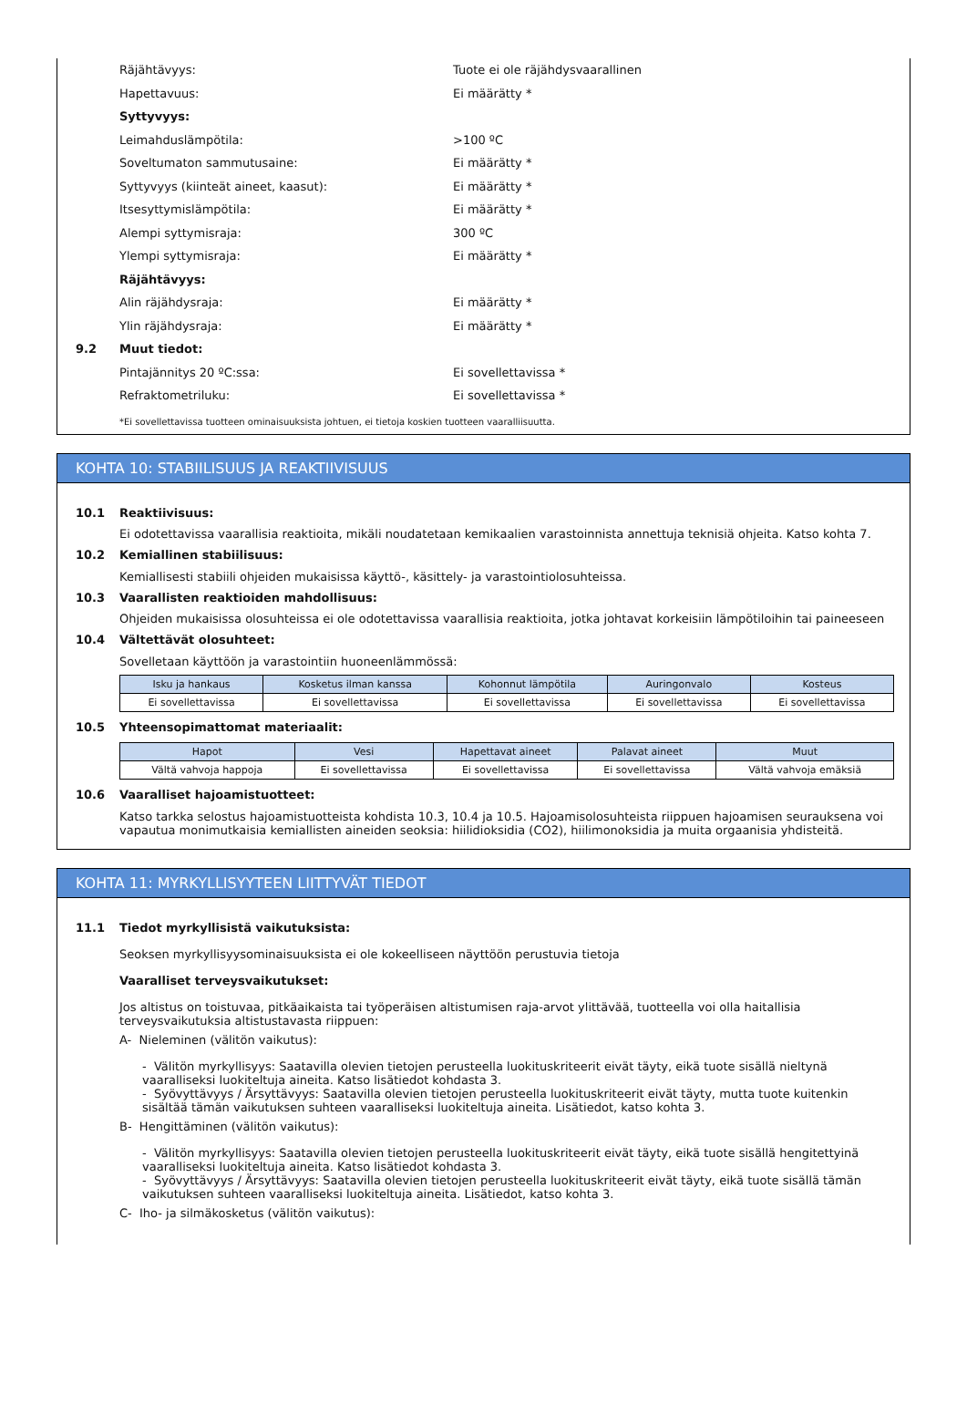Räjähtävyys: Tuote ei ole räjähdysvaarallinen
Hapettavuus: Ei määrätty *
Syttyvyys:
Leimahduslämpötila: >100 ºC
Soveltumaton sammutusaine: Ei määrätty *
Syttyvyys (kiinteät aineet, kaasut): Ei määrätty *
Itsesyttymislämpötila: Ei määrätty *
Alempi syttymisraja: 300 ºC
Ylempi syttymisraja: Ei määrätty *
Räjähtävyys:
Alin räjähdysraja: Ei määrätty *
Ylin räjähdysraja: Ei määrätty *
9.2 Muut tiedot:
Pintajännitys 20 ºC:ssa: Ei sovellettavissa *
Refraktometriluku: Ei sovellettavissa *
*Ei sovellettavissa tuotteen ominaisuuksista johtuen, ei tietoja koskien tuotteen vaaralliisuutta.
KOHTA 10: STABIILISUUS JA REAKTIIVISUUS
10.1 Reaktiivisuus:
Ei odotettavissa vaarallisia reaktioita, mikäli noudatetaan kemikaalien varastoinnista annettuja teknisiä ohjeita. Katso kohta 7.
10.2 Kemiallinen stabiilisuus:
Kemiallisesti stabiili ohjeiden mukaisissa käyttö-, käsittely- ja varastointiolosuhteissa.
10.3 Vaarallisten reaktioiden mahdollisuus:
Ohjeiden mukaisissa olosuhteissa ei ole odotettavissa vaarallisia reaktioita, jotka johtavat korkeisiin lämpötiloihin tai paineeseen
10.4 Vältettävät olosuhteet:
Sovelletaan käyttöön ja varastointiin huoneenlämmössä:
| Isku ja hankaus | Kosketus ilman kanssa | Kohonnut lämpötila | Auringonvalo | Kosteus |
| --- | --- | --- | --- | --- |
| Ei sovellettavissa | Ei sovellettavissa | Ei sovellettavissa | Ei sovellettavissa | Ei sovellettavissa |
10.5 Yhteensopimattomat materiaalit:
| Hapot | Vesi | Hapettavat aineet | Palavat aineet | Muut |
| --- | --- | --- | --- | --- |
| Vältä vahvoja happoja | Ei sovellettavissa | Ei sovellettavissa | Ei sovellettavissa | Vältä vahvoja emäksiä |
10.6 Vaaralliset hajoamistuotteet:
Katso tarkka selostus hajoamistuotteista kohdista 10.3, 10.4 ja 10.5. Hajoamisolosuhteista riippuen hajoamisen seurauksena voi vapautua monimutkaisia kemiallisten aineiden seoksia: hiilidioksidia (CO2), hiilimonoksidia ja muita orgaanisia yhdisteitä.
KOHTA 11: MYRKYLLISYYTEEN LIITTYVÄT TIEDOT
11.1 Tiedot myrkyllisistä vaikutuksista:
Seoksen myrkyllisyysominaisuuksista ei ole kokeelliseen näyttöön perustuvia tietoja
Vaaralliset terveysvaikutukset:
Jos altistus on toistuvaa, pitkäaikaista tai työperäisen altistumisen raja-arvot ylittävää, tuotteella voi olla haitallisia terveysvaikutuksia altistustavasta riippuen:
A- Nieleminen (välitön vaikutus):
- Välitön myrkyllisyys: Saatavilla olevien tietojen perusteella luokituskriteerit eivät täyty, eikä tuote sisällä nieltynä vaaralliseksi luokiteltuja aineita. Katso lisätiedot kohdasta 3.
- Syövyttävyys / Ärsyttävyys: Saatavilla olevien tietojen perusteella luokituskriteerit eivät täyty, mutta tuote kuitenkin sisältää tämän vaikutuksen suhteen vaaralliseksi luokiteltuja aineita. Lisätiedot, katso kohta 3.
B- Hengittäminen (välitön vaikutus):
- Välitön myrkyllisyys: Saatavilla olevien tietojen perusteella luokituskriteerit eivät täyty, eikä tuote sisällä hengitettyinä vaaralliseksi luokiteltuja aineita. Katso lisätiedot kohdasta 3.
- Syövyttävyys / Ärsyttävyys: Saatavilla olevien tietojen perusteella luokituskriteerit eivät täyty, eikä tuote sisällä tämän vaikutuksen suhteen vaaralliseksi luokiteltuja aineita. Lisätiedot, katso kohta 3.
C- Iho- ja silmäkosketus (välitön vaikutus):